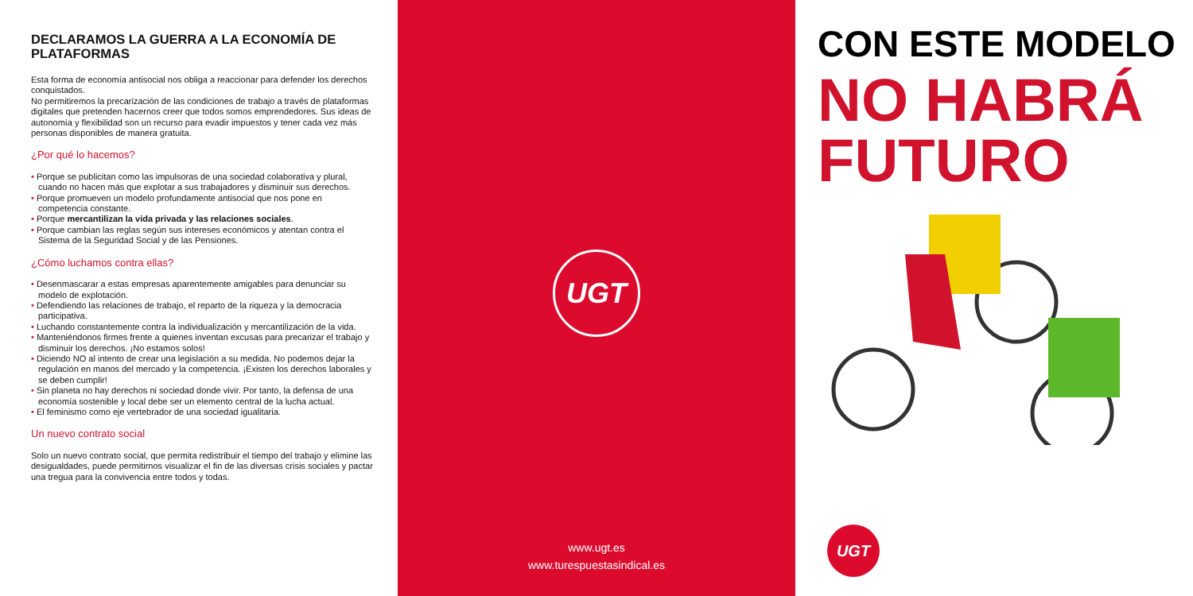DECLARAMOS LA GUERRA A LA ECONOMÍA DE PLATAFORMAS
Esta forma de economía antisocial nos obliga a reaccionar para defender los derechos conquistados.
No permitiremos la precarización de las condiciones de trabajo a través de plataformas digitales que pretenden hacernos creer que todos somos emprendedores. Sus ideas de autonomía y flexibilidad son un recurso para evadir impuestos y tener cada vez más personas disponibles de manera gratuita.
¿Por qué lo hacemos?
• Porque se publicitan como las impulsoras de una sociedad colaborativa y plural, cuando no hacen más que explotar a sus trabajadores y disminuir sus derechos.
• Porque promueven un modelo profundamente antisocial que nos pone en competencia constante.
• Porque mercantilizan la vida privada y las relaciones sociales.
• Porque cambian las reglas según sus intereses económicos y atentan contra el Sistema de la Seguridad Social y de las Pensiones.
¿Cómo luchamos contra ellas?
• Desenmascarar a estas empresas aparentemente amigables para denunciar su modelo de explotación.
• Defendiendo las relaciones de trabajo, el reparto de la riqueza y la democracia participativa.
• Luchando constantemente contra la individualización y mercantilización de la vida.
• Manteniéndonos firmes frente a quienes inventan excusas para precarizar el trabajo y disminuir los derechos. ¡No estamos solos!
• Diciendo NO al intento de crear una legislación a su medida. No podemos dejar la regulación en manos del mercado y la competencia. ¡Existen los derechos laborales y se deben cumplir!
• Sin planeta no hay derechos ni sociedad donde vivir. Por tanto, la defensa de una economía sostenible y local debe ser un elemento central de la lucha actual.
• El feminismo como eje vertebrador de una sociedad igualitaria.
Un nuevo contrato social
Solo un nuevo contrato social, que permita redistribuir el tiempo del trabajo y elimine las desigualdades, puede permitirnos visualizar el fin de las diversas crisis sociales y pactar una tregua para la convivencia entre todos y todas.
UGT
www.ugt.es
www.turespuestasindical.es
CON ESTE MODELO
NO HABRÁ
FUTURO
UGT